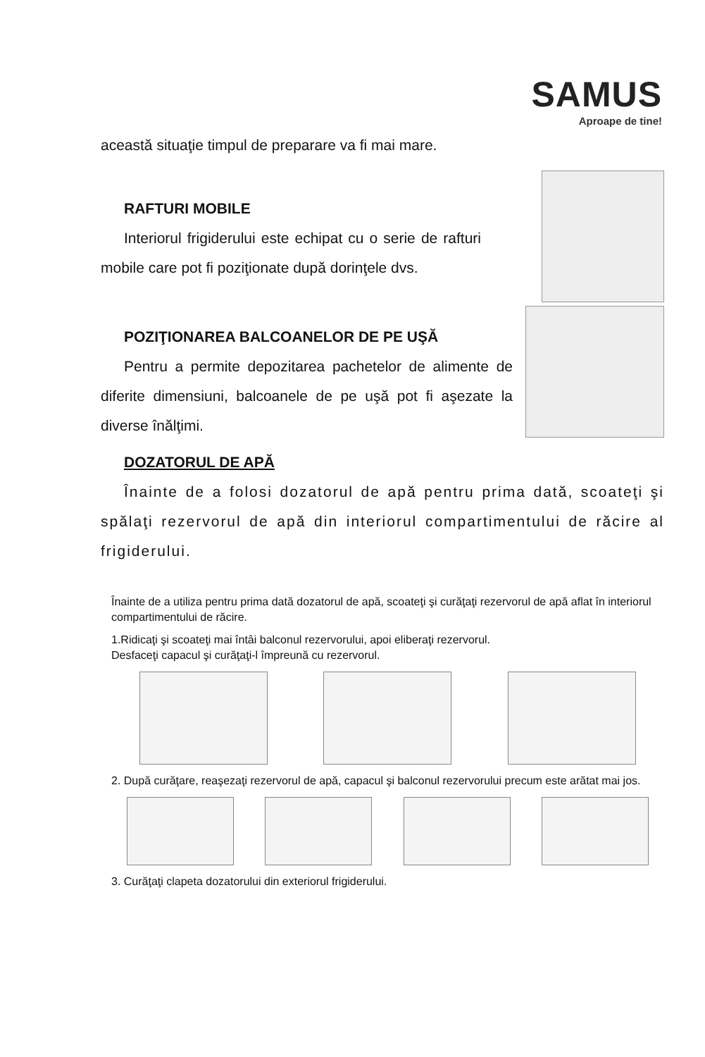SAMUS
Aproape de tine!
această situaţie timpul de preparare va fi mai mare.
RAFTURI MOBILE
Interiorul frigiderului este echipat cu o serie de rafturi mobile care pot fi poziţionate după dorinţele dvs.
POZIŢIONAREA BALCOANELOR DE PE UŞĂ
Pentru a permite depozitarea pachetelor de alimente de diferite dimensiuni, balcoanele de pe uşă pot fi aşezate la diverse înălţimi.
DOZATORUL DE APĂ
Înainte de a folosi dozatorul de apă pentru prima dată, scoateţi şi spălaţi rezervorul de apă din interiorul compartimentului de răcire al frigiderului.
Înainte de a utiliza pentru prima dată dozatorul de apă, scoateţi şi curăţaţi rezervorul de apă aflat în interiorul compartimentului de răcire.
1.Ridicaţi şi scoateţi mai întâi balconul rezervorului, apoi eliberaţi rezervorul.
Desfaceţi capacul şi curăţaţi-l împreună cu rezervorul.
2. După curăţare, reaşezaţi rezervorul de apă, capacul şi balconul rezervorului precum este arătat mai jos.
3. Curăţaţi clapeta dozatorului din exteriorul frigiderului.